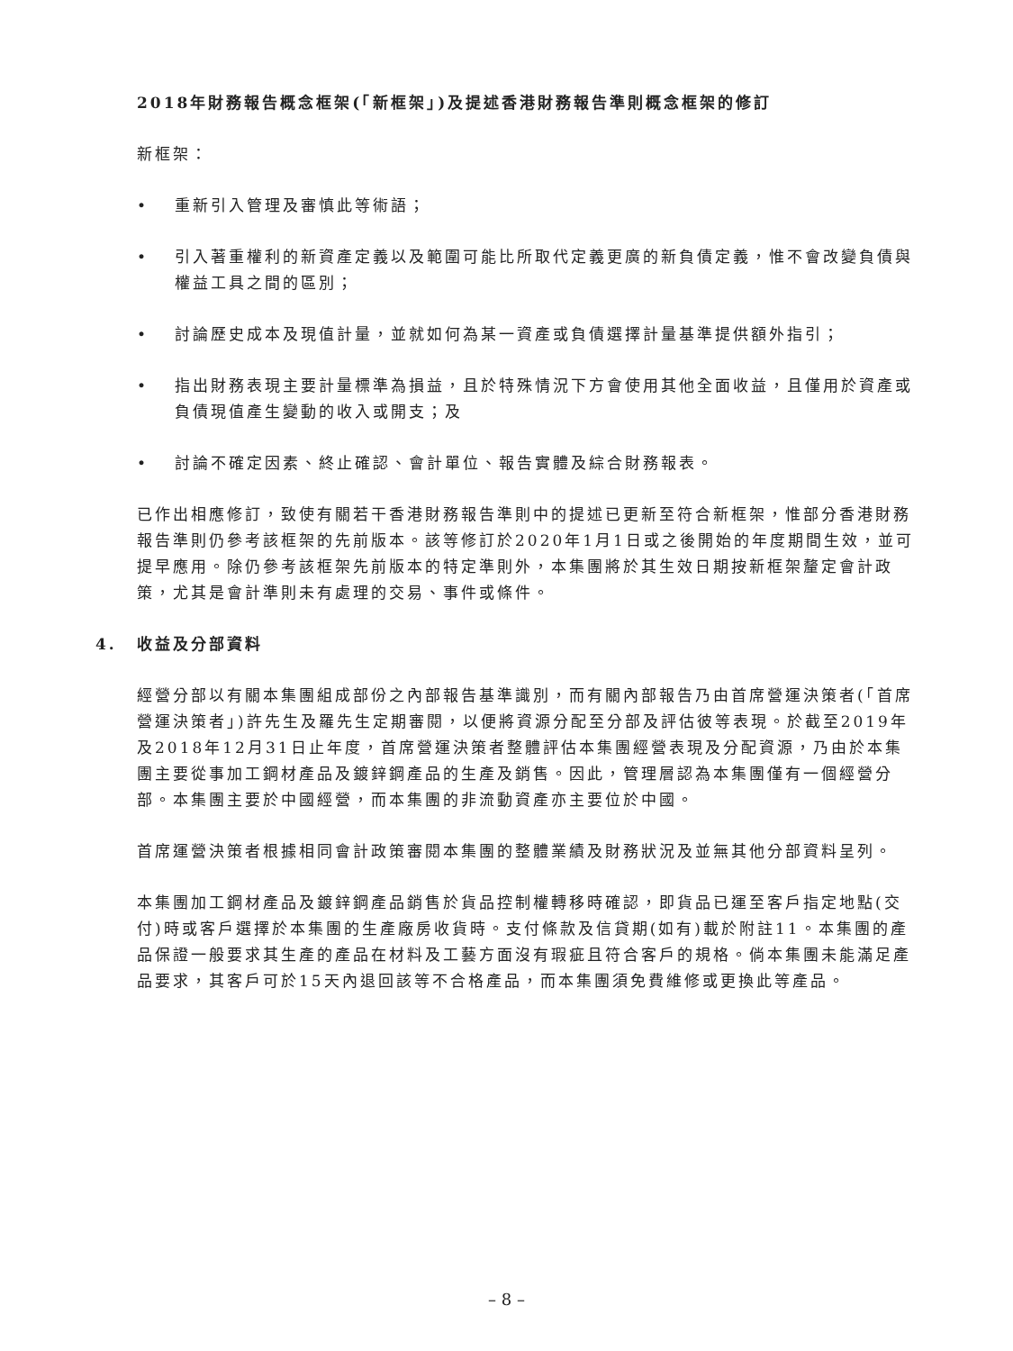2018年財務報告概念框架(「新框架」)及提述香港財務報告準則概念框架的修訂
新框架：
• 重新引入管理及審慎此等術語；
• 引入著重權利的新資產定義以及範圍可能比所取代定義更廣的新負債定義，惟不會改變負債與權益工具之間的區別；
• 討論歷史成本及現值計量，並就如何為某一資產或負債選擇計量基準提供額外指引；
• 指出財務表現主要計量標準為損益，且於特殊情況下方會使用其他全面收益，且僅用於資產或負債現值產生變動的收入或開支；及
• 討論不確定因素、終止確認、會計單位、報告實體及綜合財務報表。
已作出相應修訂，致使有關若干香港財務報告準則中的提述已更新至符合新框架，惟部分香港財務報告準則仍參考該框架的先前版本。該等修訂於2020年1月1日或之後開始的年度期間生效，並可提早應用。除仍參考該框架先前版本的特定準則外，本集團將於其生效日期按新框架釐定會計政策，尤其是會計準則未有處理的交易、事件或條件。
4. 收益及分部資料
經營分部以有關本集團組成部份之內部報告基準識別，而有關內部報告乃由首席營運決策者(「首席營運決策者」)許先生及羅先生定期審閱，以便將資源分配至分部及評估彼等表現。於截至2019年及2018年12月31日止年度，首席營運決策者整體評估本集團經營表現及分配資源，乃由於本集團主要從事加工鋼材產品及鍍鋅鋼產品的生產及銷售。因此，管理層認為本集團僅有一個經營分部。本集團主要於中國經營，而本集團的非流動資產亦主要位於中國。
首席運營決策者根據相同會計政策審閱本集團的整體業績及財務狀況及並無其他分部資料呈列。
本集團加工鋼材產品及鍍鋅鋼產品銷售於貨品控制權轉移時確認，即貨品已運至客戶指定地點(交付)時或客戶選擇於本集團的生產廠房收貨時。支付條款及信貸期(如有)載於附註11。本集團的產品保證一般要求其生產的產品在材料及工藝方面沒有瑕疵且符合客戶的規格。倘本集團未能滿足產品要求，其客戶可於15天內退回該等不合格產品，而本集團須免費維修或更換此等產品。
– 8 –